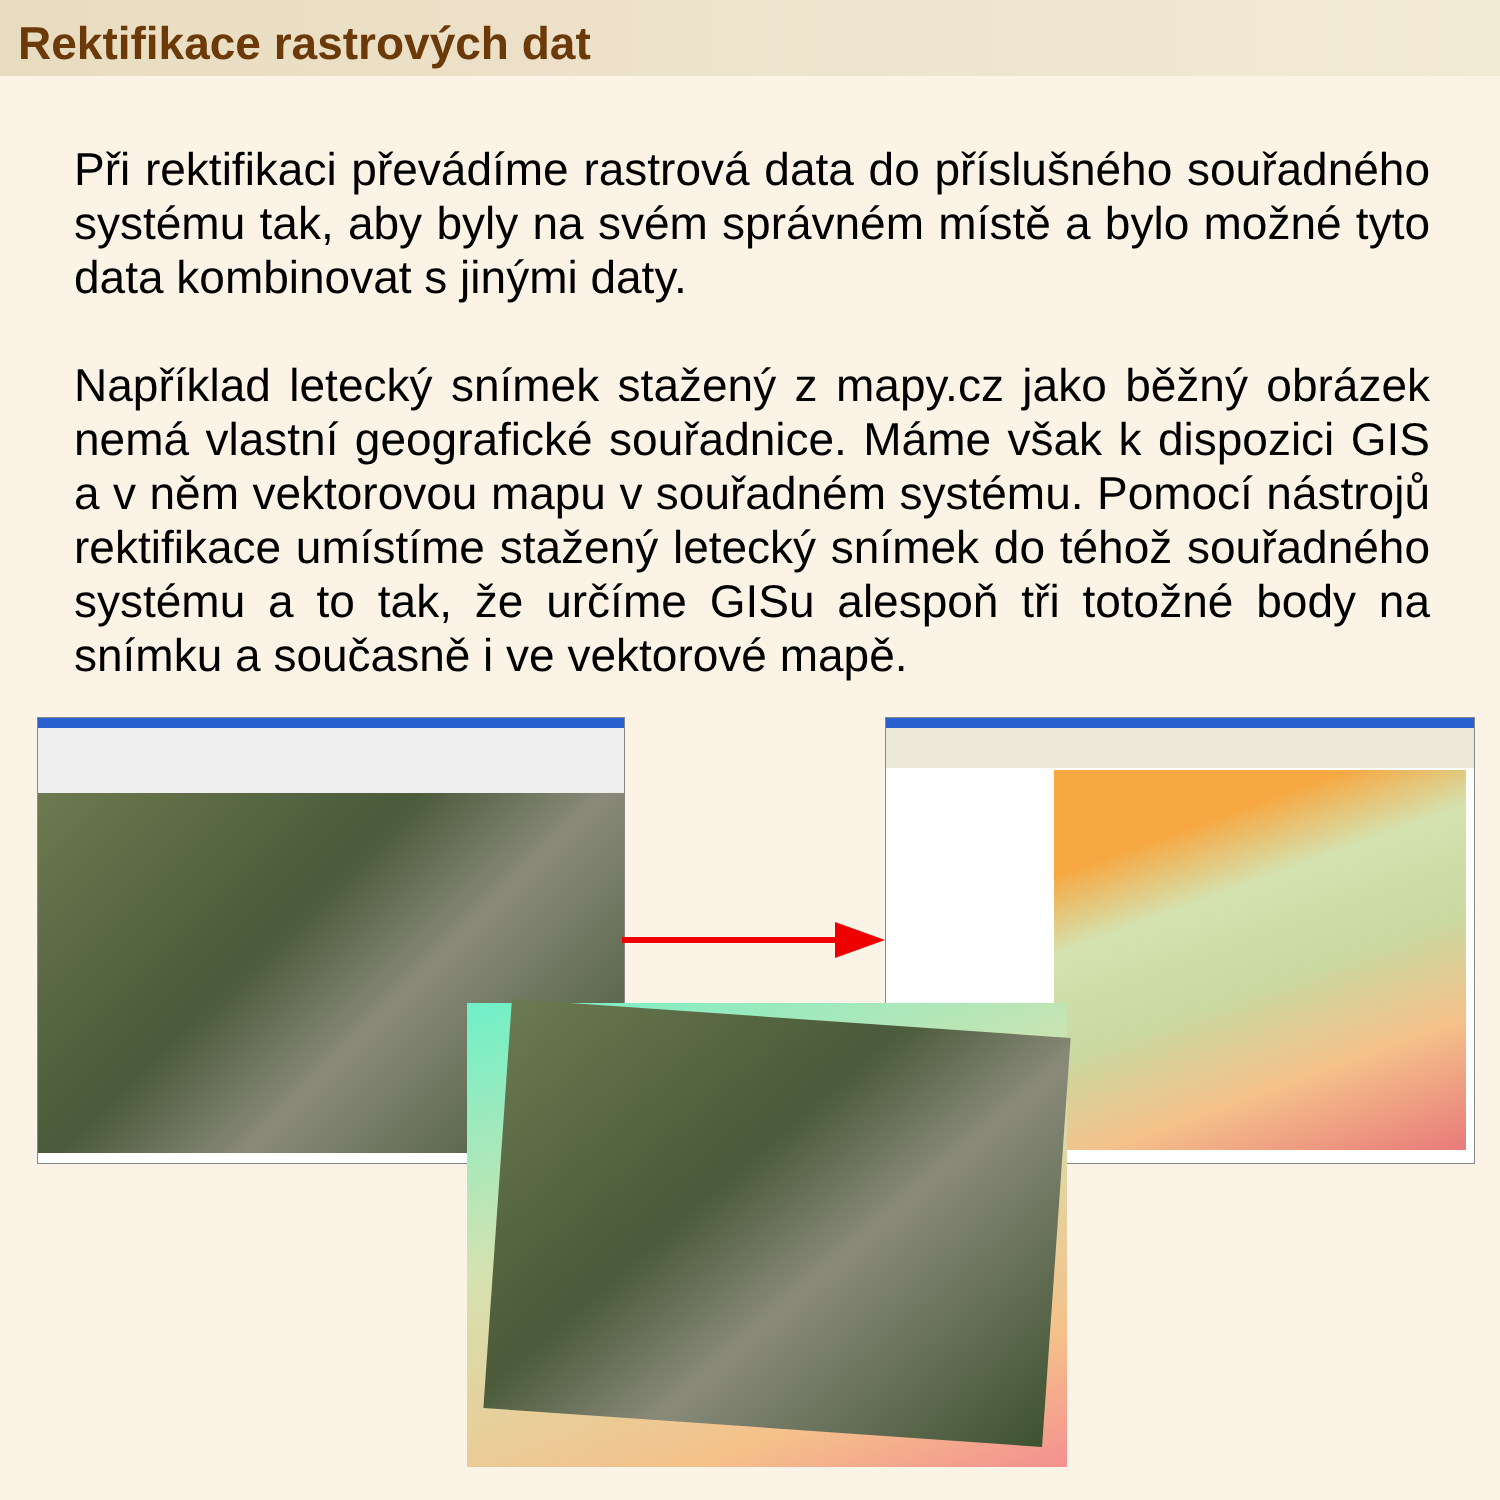Rektifikace rastrových dat
Při rektifikaci převádíme rastrová data do příslušného souřadného systému tak, aby byly na svém správném místě a bylo možné tyto data kombinovat s jinými daty.
Například letecký snímek stažený z mapy.cz jako běžný obrázek nemá vlastní geografické souřadnice. Máme však k dispozici GIS a v něm vektorovou mapu v souřadném systému. Pomocí nástrojů rektifikace umístíme stažený letecký snímek do téhož souřadného systému a to tak, že určíme GISu alespoň tři totožné body na snímku a současně i ve vektorové mapě.